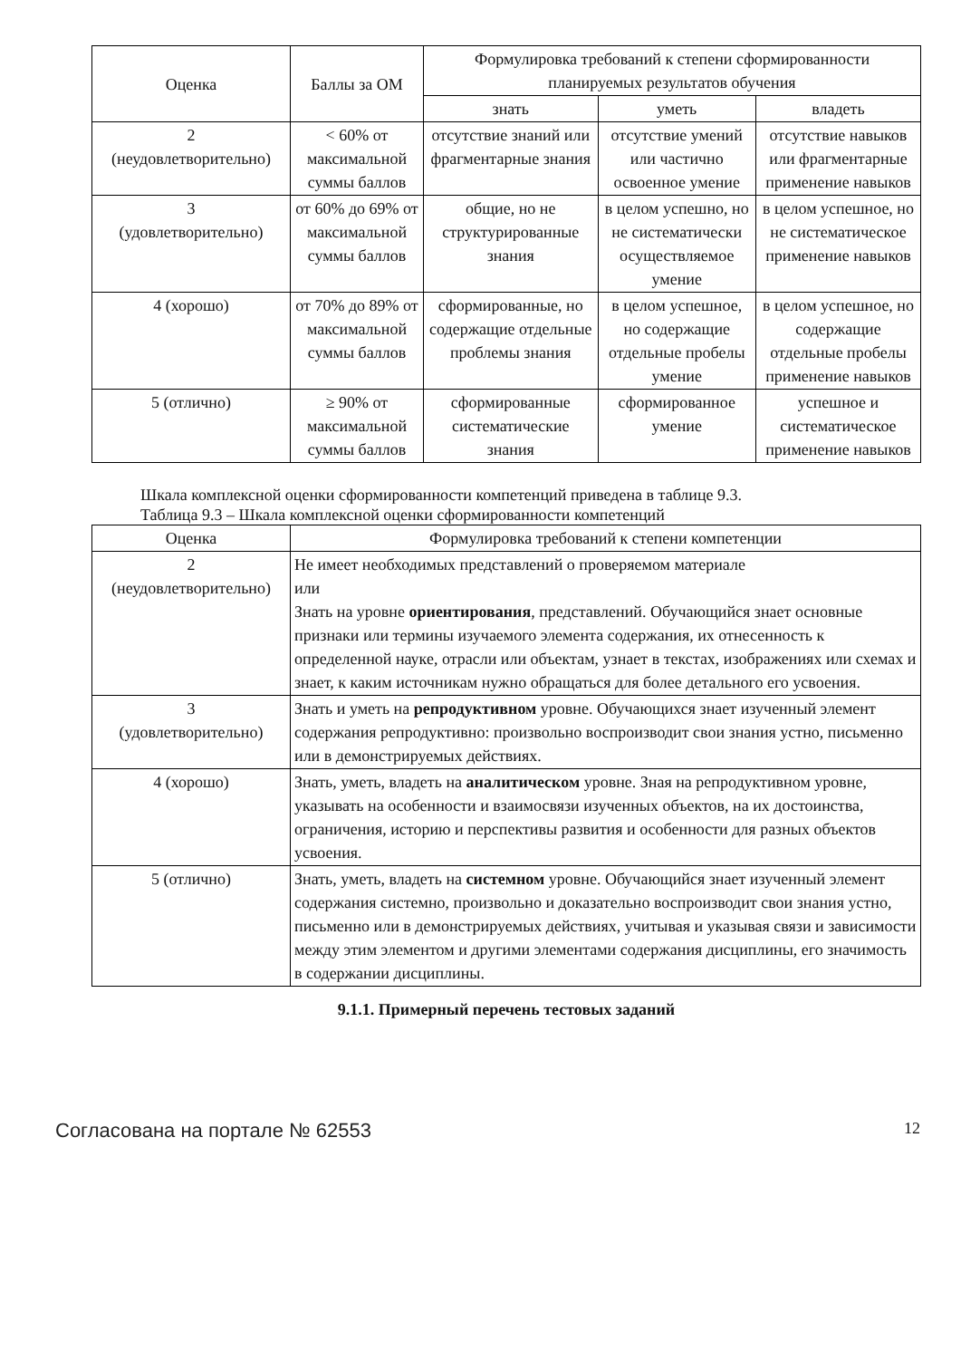| Оценка | Баллы за ОМ | Формулировка требований к степени сформированности планируемых результатов обучения | | |
| --- | --- | --- | --- | --- |
| | | знать | уметь | владеть |
| 2 (неудовлетворительно) | < 60% от максимальной суммы баллов | отсутствие знаний или фрагментарные знания | отсутствие умений или частично освоенное умение | отсутствие навыков или фрагментарные применение навыков |
| 3 (удовлетворительно) | от 60% до 69% от максимальной суммы баллов | общие, но не структурированные знания | в целом успешно, но не систематически осуществляемое умение | в целом успешное, но не систематическое применение навыков |
| 4 (хорошо) | от 70% до 89% от максимальной суммы баллов | сформированные, но содержащие отдельные проблемы знания | в целом успешное, но содержащие отдельные пробелы умение | в целом успешное, но содержащие отдельные пробелы применение навыков |
| 5 (отлично) | ≥ 90% от максимальной суммы баллов | сформированные систематические знания | сформированное умение | успешное и систематическое применение навыков |
Шкала комплексной оценки сформированности компетенций приведена в таблице 9.3.
Таблица 9.3 – Шкала комплексной оценки сформированности компетенций
| Оценка | Формулировка требований к степени компетенции |
| --- | --- |
| 2 (неудовлетворительно) | Не имеет необходимых представлений о проверяемом материале или Знать на уровне ориентирования , представлений. Обучающийся знает основные признаки или термины изучаемого элемента содержания, их отнесенность к определенной науке, отрасли или объектам, узнает в текстах, изображениях или схемах и знает, к каким источникам нужно обращаться для более детального его усвоения. |
| 3 (удовлетворительно) | Знать и уметь на репродуктивном уровне. Обучающихся знает изученный элемент содержания репродуктивно: произвольно воспроизводит свои знания устно, письменно или в демонстрируемых действиях. |
| 4 (хорошо) | Знать, уметь, владеть на аналитическом уровне. Зная на репродуктивном уровне, указывать на особенности и взаимосвязи изученных объектов, на их достоинства, ограничения, историю и перспективы развития и особенности для разных объектов усвоения. |
| 5 (отлично) | Знать, уметь, владеть на системном уровне. Обучающийся знает изученный элемент содержания системно, произвольно и доказательно воспроизводит свои знания устно, письменно или в демонстрируемых действиях, учитывая и указывая связи и зависимости между этим элементом и другими элементами содержания дисциплины, его значимость в содержании дисциплины. |
9.1.1. Примерный перечень тестовых заданий
Согласована на портале № 62553 12